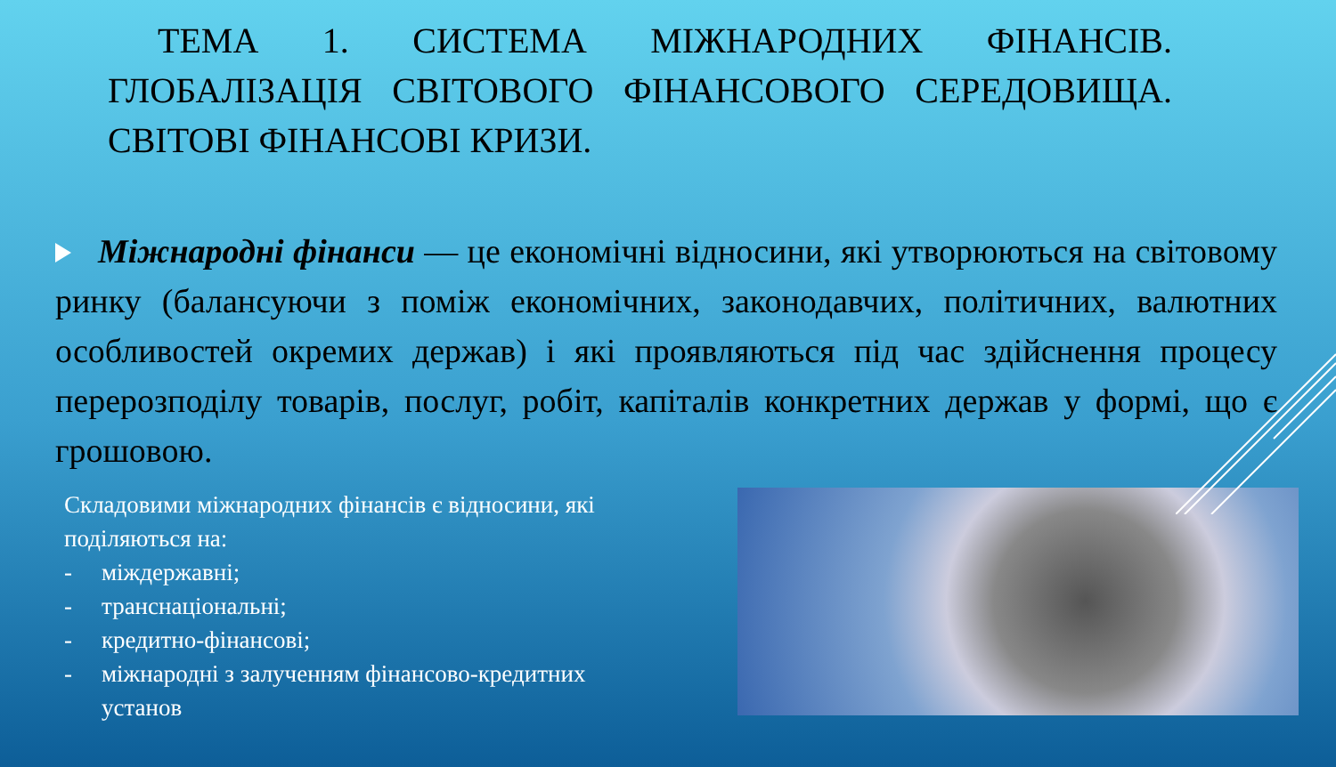ТЕМА 1. СИСТЕМА МІЖНАРОДНИХ ФІНАНСІВ. ГЛОБАЛІЗАЦІЯ СВІТОВОГО ФІНАНСОВОГО СЕРЕДОВИЩА. СВІТОВІ ФІНАНСОВІ КРИЗИ.
Міжнародні фінанси — це економічні відносини, які утворюються на світовому ринку (балансуючи з поміж економічних, законодавчих, політичних, валютних особливостей окремих держав) і які проявляються під час здійснення процесу перерозподілу товарів, послуг, робіт, капіталів конкретних держав у формі, що є грошовою.
Складовими міжнародних фінансів є відносини, які поділяються на:
- міждержавні;
- транснаціональні;
- кредитно-фінансові;
- міжнародні з залученням фінансово-кредитних
установ